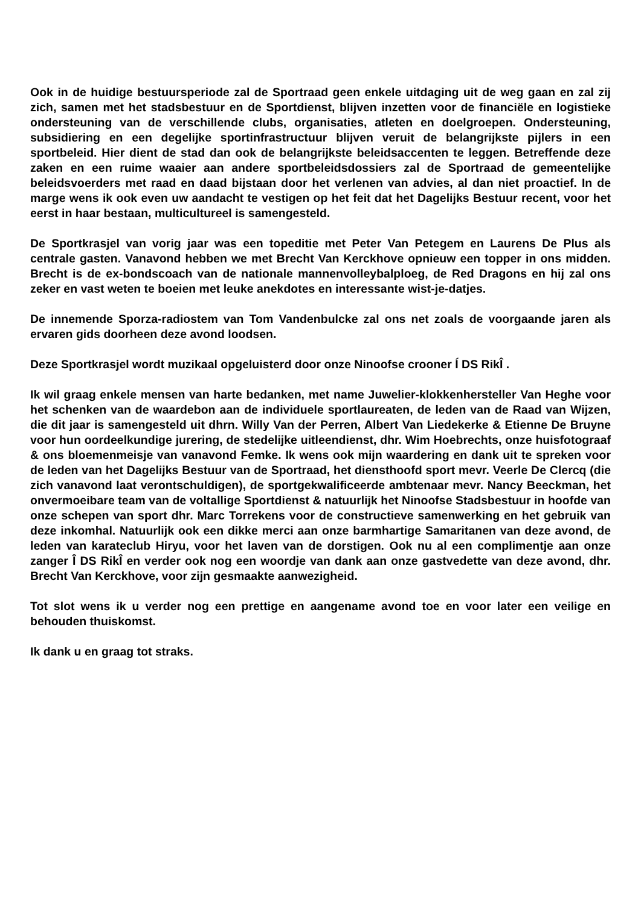Ook in de huidige bestuursperiode zal de Sportraad geen enkele uitdaging uit de weg gaan en zal zij zich, samen met het stadsbestuur en de Sportdienst, blijven inzetten voor de financiële en logistieke ondersteuning van de verschillende clubs, organisaties, atleten en doelgroepen. Ondersteuning, subsidiering en een degelijke sportinfrastructuur blijven veruit de belangrijkste pijlers in een sportbeleid. Hier dient de stad dan ook de belangrijkste beleidsaccenten te leggen. Betreffende deze zaken en een ruime waaier aan andere sportbeleidsdossiers zal de Sportraad de gemeentelijke beleidsvoerders met raad en daad bijstaan door het verlenen van advies, al dan niet proactief. In de marge wens ik ook even uw aandacht te vestigen op het feit dat het Dagelijks Bestuur recent, voor het eerst in haar bestaan, multicultureel is samengesteld.
De Sportkrasjel van vorig jaar was een topeditie met Peter Van Petegem en Laurens De Plus als centrale gasten. Vanavond hebben we met Brecht Van Kerckhove opnieuw een topper in ons midden. Brecht is de ex-bondscoach van de nationale mannenvolleybalploeg, de Red Dragons en hij zal ons zeker en vast weten te boeien met leuke anekdotes en interessante wist-je-datjes.
De innemende Sporza-radiostem van Tom Vandenbulcke zal ons net zoals de voorgaande jaren als ervaren gids doorheen deze avond loodsen.
Deze Sportkrasjel wordt muzikaal opgeluisterd door onze Ninoofse crooner Í DS RikÎ .
Ik wil graag enkele mensen van harte bedanken, met name Juwelier-klokkenhersteller Van Heghe voor het schenken van de waardebon aan de individuele sportlaureaten, de leden van de Raad van Wijzen, die dit jaar is samengesteld uit dhrn. Willy Van der Perren, Albert Van Liedekerke & Etienne De Bruyne voor hun oordeelkundige jurering, de stedelijke uitleendienst, dhr. Wim Hoebrechts, onze huisfotograaf & ons bloemenmeisje van vanavond Femke. Ik wens ook mijn waardering en dank uit te spreken voor de leden van het Dagelijks Bestuur van de Sportraad, het diensthoofd sport mevr. Veerle De Clercq (die zich vanavond laat verontschuldigen), de sportgekwalificeerde ambtenaar mevr. Nancy Beeckman, het onvermoeibare team van de voltallige Sportdienst & natuurlijk het Ninoofse Stadsbestuur in hoofde van onze schepen van sport dhr. Marc Torrekens voor de constructieve samenwerking en het gebruik van deze inkomhal. Natuurlijk ook een dikke merci aan onze barmhartige Samaritanen van deze avond, de leden van karateclub Hiryu, voor het laven van de dorstigen. Ook nu al een complimentje aan onze zanger Î DS RikÎ en verder ook nog een woordje van dank aan onze gastvedette van deze avond, dhr. Brecht Van Kerckhove, voor zijn gesmaakte aanwezigheid.
Tot slot wens ik u verder nog een prettige en aangename avond toe en voor later een veilige en behouden thuiskomst.
Ik dank u en graag tot straks.